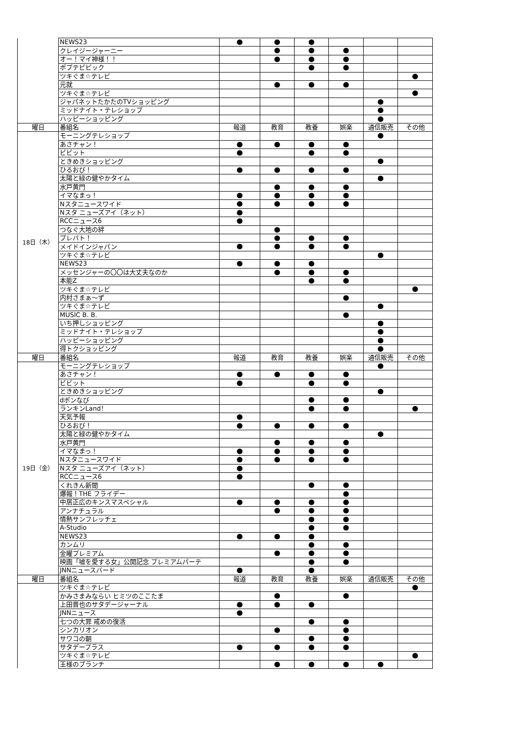| | NEWS23 | ● | ● | ● | | | |
| | クレイジージャーニー | | ● | ● | ● | | |
| | オー！マイ神様！！ | | ● | ● | ● | | |
| | ポプテピピック | | | ● | ● | | |
| | ツキぐま☆テレビ | | | | | | ● |
| | 元就 | | ● | ● | ● | | |
| | ツキぐま☆テレビ | | | | | | ● |
| | ジャパネットたかたのTVショッピング | | | | | ● | |
| | ミッドナイト・テレショップ | | | | | ● | |
| | ハッピーショッピング | | | | | ● | |
| 曜日 | 番組名 | 報道 | 教育 | 教養 | 娯楽 | 通信販売 | その他 |
| 18日（木） | モーニングテレショップ | | | | | ● | |
| | あさチャン！ | ● | ● | ● | ● | | |
| | ビビット | ● | | ● | ● | | |
| | ときめきショッピング | | | | | ● | |
| | ひるおび！ | ● | ● | ● | ● | | |
| | 太陽と緑の健やかタイム | | | | | ● | |
| | 水戸黄門 | | ● | ● | ● | | |
| | イマなまっ！ | ● | ● | ● | ● | | |
| | Nスタニュースワイド | ● | ● | ● | ● | | |
| | Nスタ ニューズアイ（ネット） | ● | | | | | |
| | RCCニュース6 | ● | | | | | |
| | つなぐ大地の絆 | | ● | | | | |
| | プレバト！ | | ● | ● | ● | | |
| | メイドインジャパン | ● | ● | ● | ● | | |
| | ツキぐま☆テレビ | | | | | ● | |
| | NEWS23 | ● | ● | ● | | | |
| | メッセンジャーの〇〇は大丈夫なのか | | ● | ● | ● | | |
| | 本能Z | | | ● | ● | | |
| | ツキぐま☆テレビ | | | | | | ● |
| | 内村さまぁ～ず | | | | ● | | |
| | ツキぐま☆テレビ | | | | | ● | |
| | MUSIC B. B. | | | | ● | | |
| | いち押しショッピング | | | | | ● | |
| | ミッドナイト・テレショップ | | | | | ● | |
| | ハッピーショッピング | | | | | ● | |
| | 得トクショッピング | | | | | ● | |
| 曜日 | 番組名 | 報道 | 教育 | 教養 | 娯楽 | 通信販売 | その他 |
| 19日（金） | モーニングテレショップ | | | | | ● | |
| | あさチャン！ | ● | ● | ● | ● | | |
| | ビビット | ● | | ● | ● | | |
| | ときめきショッピング | | | | | ● | |
| | dポンなび | | | ● | ● | | |
| | ランキンLand！ | | | ● | ● | | ● |
| | 天気予報 | ● | | | | | |
| | ひるおび！ | ● | ● | ● | ● | | |
| | 太陽と緑の健やかタイム | | | | | ● | |
| | 水戸黄門 | | ● | ● | ● | | |
| | イマなまっ！ | ● | ● | ● | ● | | |
| | Nスタニュースワイド | ● | ● | ● | ● | | |
| | Nスタ ニューズアイ（ネット） | ● | | | | | |
| | RCCニュース6 | ● | | | | | |
| | くれきん新聞 | | | ● | ● | | |
| | 爆報！THE フライデー | | | | ● | | |
| | 中居正広のキンスマスペシャル | ● | ● | ● | ● | | |
| | アンナチュラル | | ● | ● | ● | | |
| | 情熱サンフレッチェ | | | ● | ● | | |
| | A-Studio | | | ● | ● | | |
| | NEWS23 | ● | ● | ● | | | |
| | カンムリ | | | ● | ● | | |
| | 金曜プレミアム | | ● | ● | ● | | |
| | 映画「嘘を愛する女」公開記念 プレミアムパーテ | | | ● | ● | | |
| | JNNニュースバード | ● | | ● | | | |
| 曜日 | 番組名 | 報道 | 教育 | 教養 | 娯楽 | 通信販売 | その他 |
| | ツキぐま☆テレビ | | | | | | ● |
| | かみさまみならい ヒミツのここたま | | ● | | ● | | |
| | 上田晋也のサタデージャーナル | ● | ● | ● | | | |
| | JNNニュース | ● | | | | | |
| | 七つの大罪 戒めの復活 | | | ● | ● | | |
| | シンカリオン | | ● | | ● | | |
| | サワコの朝 | | | ● | ● | | |
| | サタデープラス | ● | ● | ● | ● | | |
| | ツキぐま☆テレビ | | | | | | ● |
| | 王様のブランチ | | ● | ● | ● | ● | |